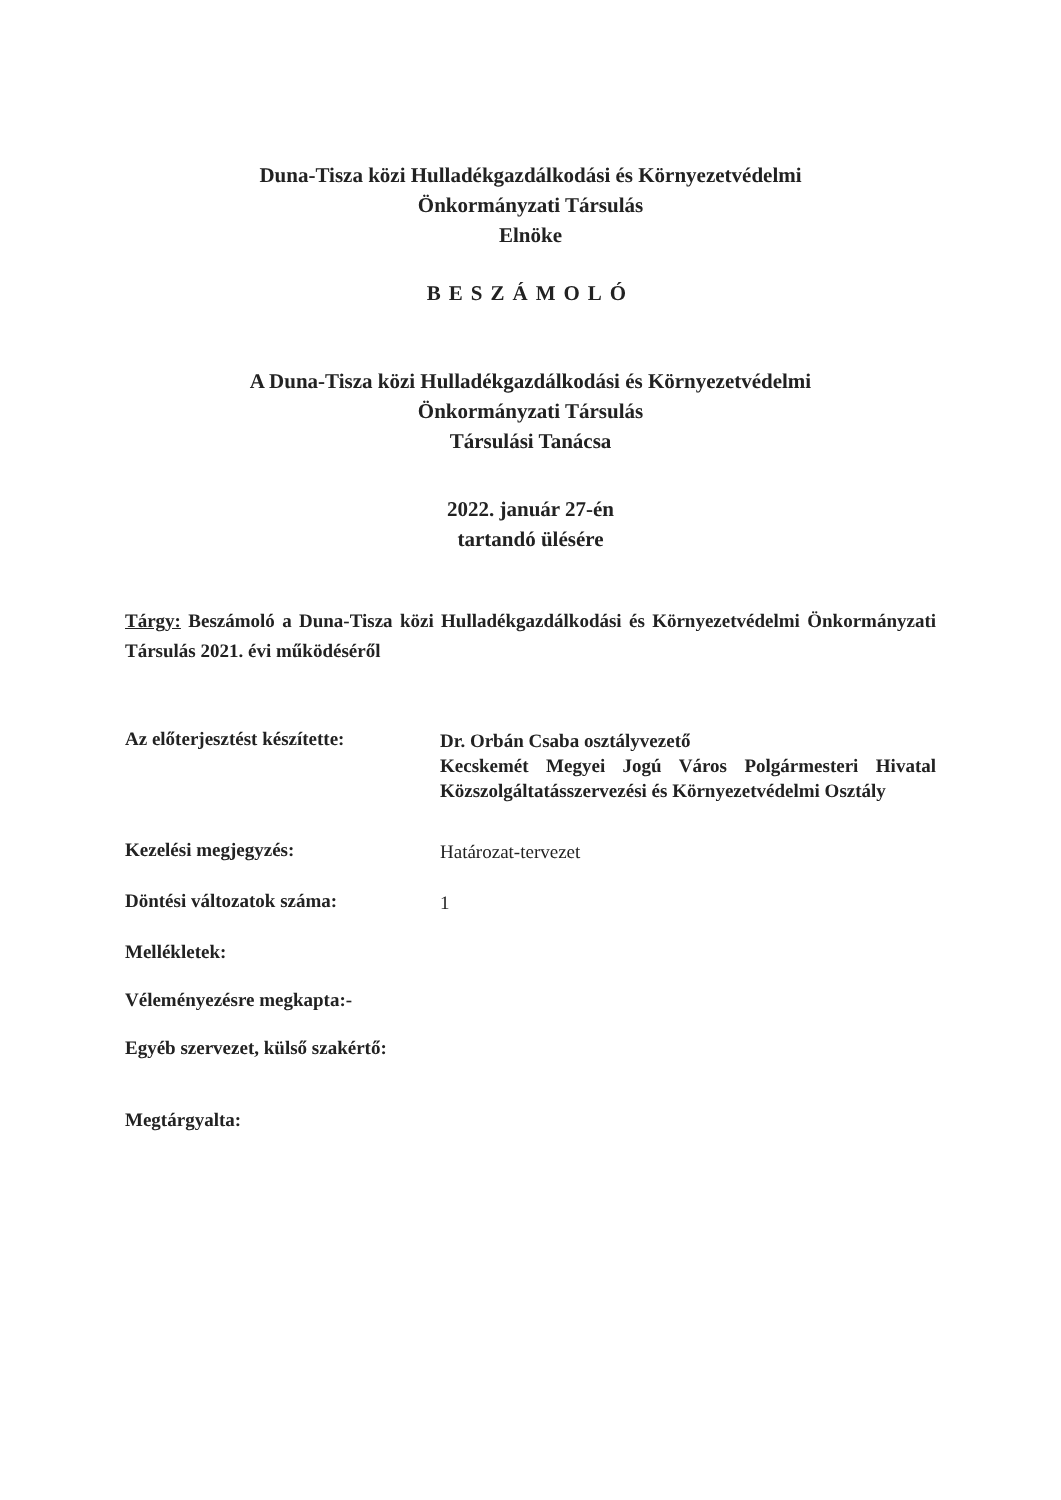Duna-Tisza közi Hulladékgazdálkodási és Környezetvédelmi
Önkormányzati Társulás
Elnöke
BESZÁMOLÓ
A Duna-Tisza közi Hulladékgazdálkodási és Környezetvédelmi
Önkormányzati Társulás
Társulási Tanácsa
2022. január 27-én
tartandó ülésére
Tárgy: Beszámoló a Duna-Tisza közi Hulladékgazdálkodási és Környezetvédelmi Önkormányzati Társulás 2021. évi működéséről
Az előterjesztést készítette:
Dr. Orbán Csaba osztályvezető
Kecskemét Megyei Jogú Város Polgármesteri Hivatal Közszolgáltatásszervezési és Környezetvédelmi Osztály
Kezelési megjegyzés:
Határozat-tervezet
Döntési változatok száma:
1
Mellékletek:
Véleményezésre megkapta:-
Egyéb szervezet, külső szakértő:
Megtárgyalta: